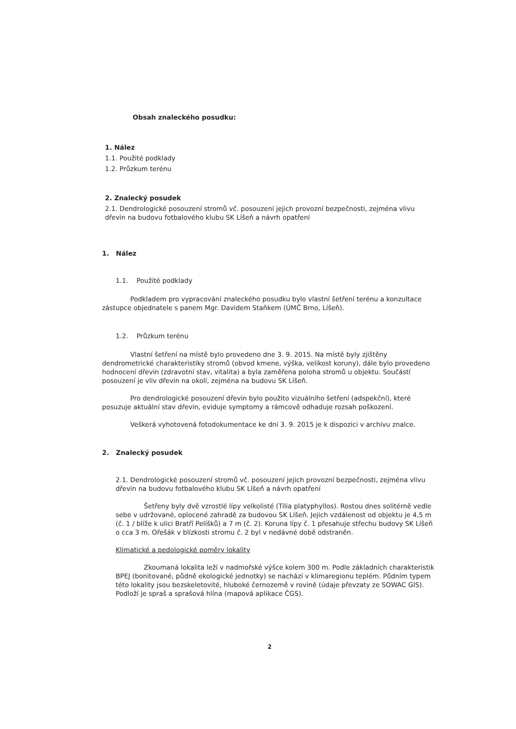Obsah znaleckého posudku:
1. Nález
1.1. Použité podklady
1.2. Průzkum terénu
2. Znalecký posudek
2.1. Dendrologické posouzení stromů vč. posouzení jejich provozní bezpečnosti, zejména vlivu dřevin na budovu fotbalového klubu SK Líšeň a návrh opatření
1. Nález
1.1. Použité podklady
Podkladem pro vypracování znaleckého posudku bylo vlastní šetření terénu a konzultace zástupce objednatele s panem Mgr. Davidem Staňkem (ÚMČ Brno, Líšeň).
1.2. Průzkum terénu
Vlastní šetření na místě bylo provedeno dne 3. 9. 2015. Na místě byly zjištěny dendrometrické charakteristiky stromů (obvod kmene, výška, velikost koruny), dále bylo provedeno hodnocení dřevin (zdravotní stav, vitalita) a byla zaměřena poloha stromů u objektu. Součástí posouzení je vliv dřevin na okolí, zejména na budovu SK Líšeň.
Pro dendrologické posouzení dřevin bylo použito vizuálního šetření (adspekční), které posuzuje aktuální stav dřevin, eviduje symptomy a rámcově odhaduje rozsah poškození.
Veškerá vyhotovená fotodokumentace ke dni 3. 9. 2015 je k dispozici v archivu znalce.
2. Znalecký posudek
2.1. Dendrologické posouzení stromů vč. posouzení jejich provozní bezpečnosti, zejména vlivu dřevin na budovu fotbalového klubu SK Líšeň a návrh opatření
Šetřeny byly dvě vzrostlé lípy velkolisté (Tilia platyphyllos). Rostou dnes solitérně vedle sebe v udržované, oplocené zahradě za budovou SK Líšeň. Jejich vzdálenost od objektu je 4,5 m (č. 1 / blíže k ulici Bratří Pelíšků) a 7 m (č. 2). Koruna lípy č. 1 přesahuje střechu budovy SK Líšeň o cca 3 m. Ořešák v blízkosti stromu č. 2 byl v nedávné době odstraněn.
Klimatické a pedologické poměry lokality
Zkoumaná lokalita leží v nadmořské výšce kolem 300 m. Podle základních charakteristik BPEJ (bonitované, půdně ekologické jednotky) se nachází v klimaregionu teplém. Půdním typem této lokality jsou bezskeletovité, hluboké černozemě v rovině (údaje převzaty ze SOWAC GIS). Podloží je spraš a sprašová hlína (mapová aplikace ČGS).
2